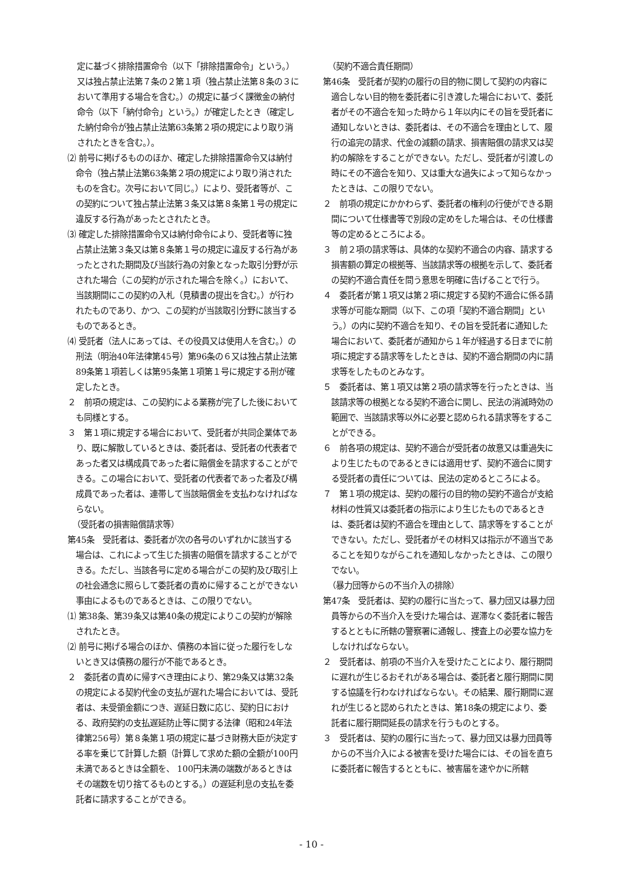定に基づく排除措置命令（以下「排除措置命令」という。）又は独占禁止法第７条の２第１項（独占禁止法第８条の３において準用する場合を含む。）の規定に基づく課徴金の納付命令（以下「納付命令」という。）が確定したとき（確定した納付命令が独占禁止法第63条第２項の規定により取り消されたときを含む。）。
⑵ 前号に掲げるもののほか、確定した排除措置命令又は納付命令（独占禁止法第63条第２項の規定により取り消されたものを含む。次号において同じ。）により、受託者等が、この契約について独占禁止法第３条又は第８条第１号の規定に違反する行為があったとされたとき。
⑶ 確定した排除措置命令又は納付命令により、受託者等に独占禁止法第３条又は第８条第１号の規定に違反する行為があったとされた期間及び当該行為の対象となった取引分野が示された場合（この契約が示された場合を除く。）において、当該期間にこの契約の入札（見積書の提出を含む。）が行われたものであり、かつ、この契約が当該取引分野に該当するものであるとき。
⑷ 受託者（法人にあっては、その役員又は使用人を含む。）の刑法（明治40年法律第45号）第96条の６又は独占禁止法第89条第１項若しくは第95条第１項第１号に規定する刑が確定したとき。
２　前項の規定は、この契約による業務が完了した後においても同様とする。
３　第１項に規定する場合において、受託者が共同企業体であり、既に解散しているときは、委託者は、受託者の代表者であった者又は構成員であった者に賠償金を請求することができる。この場合において、受託者の代表者であった者及び構成員であった者は、連帯して当該賠償金を支払わなければならない。
（受託者の損害賠償請求等）
第45条　受託者は、委託者が次の各号のいずれかに該当する場合は、これによって生じた損害の賠償を請求することができる。ただし、当該各号に定める場合がこの契約及び取引上の社会通念に照らして委託者の責めに帰することができない事由によるものであるときは、この限りでない。
⑴ 第38条、第39条又は第40条の規定によりこの契約が解除されたとき。
⑵ 前号に掲げる場合のほか、債務の本旨に従った履行をしないとき又は債務の履行が不能であるとき。
２　委託者の責めに帰すべき理由により、第29条又は第32条の規定による契約代金の支払が遅れた場合においては、受託者は、未受領金額につき、遅延日数に応じ、契約日における、政府契約の支払遅延防止等に関する法律（昭和24年法律第256号）第８条第１項の規定に基づき財務大臣が決定する率を乗じて計算した額（計算して求めた額の全額が100円未満であるときは全額を、 100円未満の端数があるときはその端数を切り捨てるものとする。）の遅延利息の支払を委託者に請求することができる。
（契約不適合責任期間）
第46条　受託者が契約の履行の目的物に関して契約の内容に適合しない目的物を委託者に引き渡した場合において、委託者がその不適合を知った時から１年以内にその旨を受託者に通知しないときは、委託者は、その不適合を理由として、履行の追完の請求、代金の減額の請求、損害賠償の請求又は契約の解除をすることができない。ただし、受託者が引渡しの時にその不適合を知り、又は重大な過失によって知らなかったときは、この限りでない。
２　前項の規定にかかわらず、委託者の権利の行使ができる期間について仕様書等で別段の定めをした場合は、その仕様書等の定めるところによる。
３　前２項の請求等は、具体的な契約不適合の内容、請求する損害額の算定の根拠等、当該請求等の根拠を示して、委託者の契約不適合責任を問う意思を明確に告げることで行う。
４　委託者が第１項又は第２項に規定する契約不適合に係る請求等が可能な期間（以下、この項「契約不適合期間」という。）の内に契約不適合を知り、その旨を受託者に通知した場合において、委託者が通知から１年が経過する日までに前項に規定する請求等をしたときは、契約不適合期間の内に請求等をしたものとみなす。
５　委託者は、第１項又は第２項の請求等を行ったときは、当該請求等の根拠となる契約不適合に関し、民法の消滅時効の範囲で、当該請求等以外に必要と認められる請求等をすることができる。
６　前各項の規定は、契約不適合が受託者の故意又は重過失により生じたものであるときには適用せず、契約不適合に関する受託者の責任については、民法の定めるところによる。
７　第１項の規定は、契約の履行の目的物の契約不適合が支給材料の性質又は委託者の指示により生じたものであるときは、委託者は契約不適合を理由として、請求等をすることができない。ただし、受託者がその材料又は指示が不適当であることを知りながらこれを通知しなかったときは、この限りでない。
（暴力団等からの不当介入の排除）
第47条　受託者は、契約の履行に当たって、暴力団又は暴力団員等からの不当介入を受けた場合は、遅滞なく委託者に報告するとともに所轄の警察署に通報し、捜査上の必要な協力をしなければならない。
２　受託者は、前項の不当介入を受けたことにより、履行期間に遅れが生じるおそれがある場合は、委託者と履行期間に関する協議を行わなければならない。その結果、履行期間に遅れが生じると認められたときは、第18条の規定により、委託者に履行期間延長の請求を行うものとする。
３　受託者は、契約の履行に当たって、暴力団又は暴力団員等からの不当介入による被害を受けた場合には、その旨を直ちに委託者に報告するとともに、被害届を速やかに所轄
- 10 -